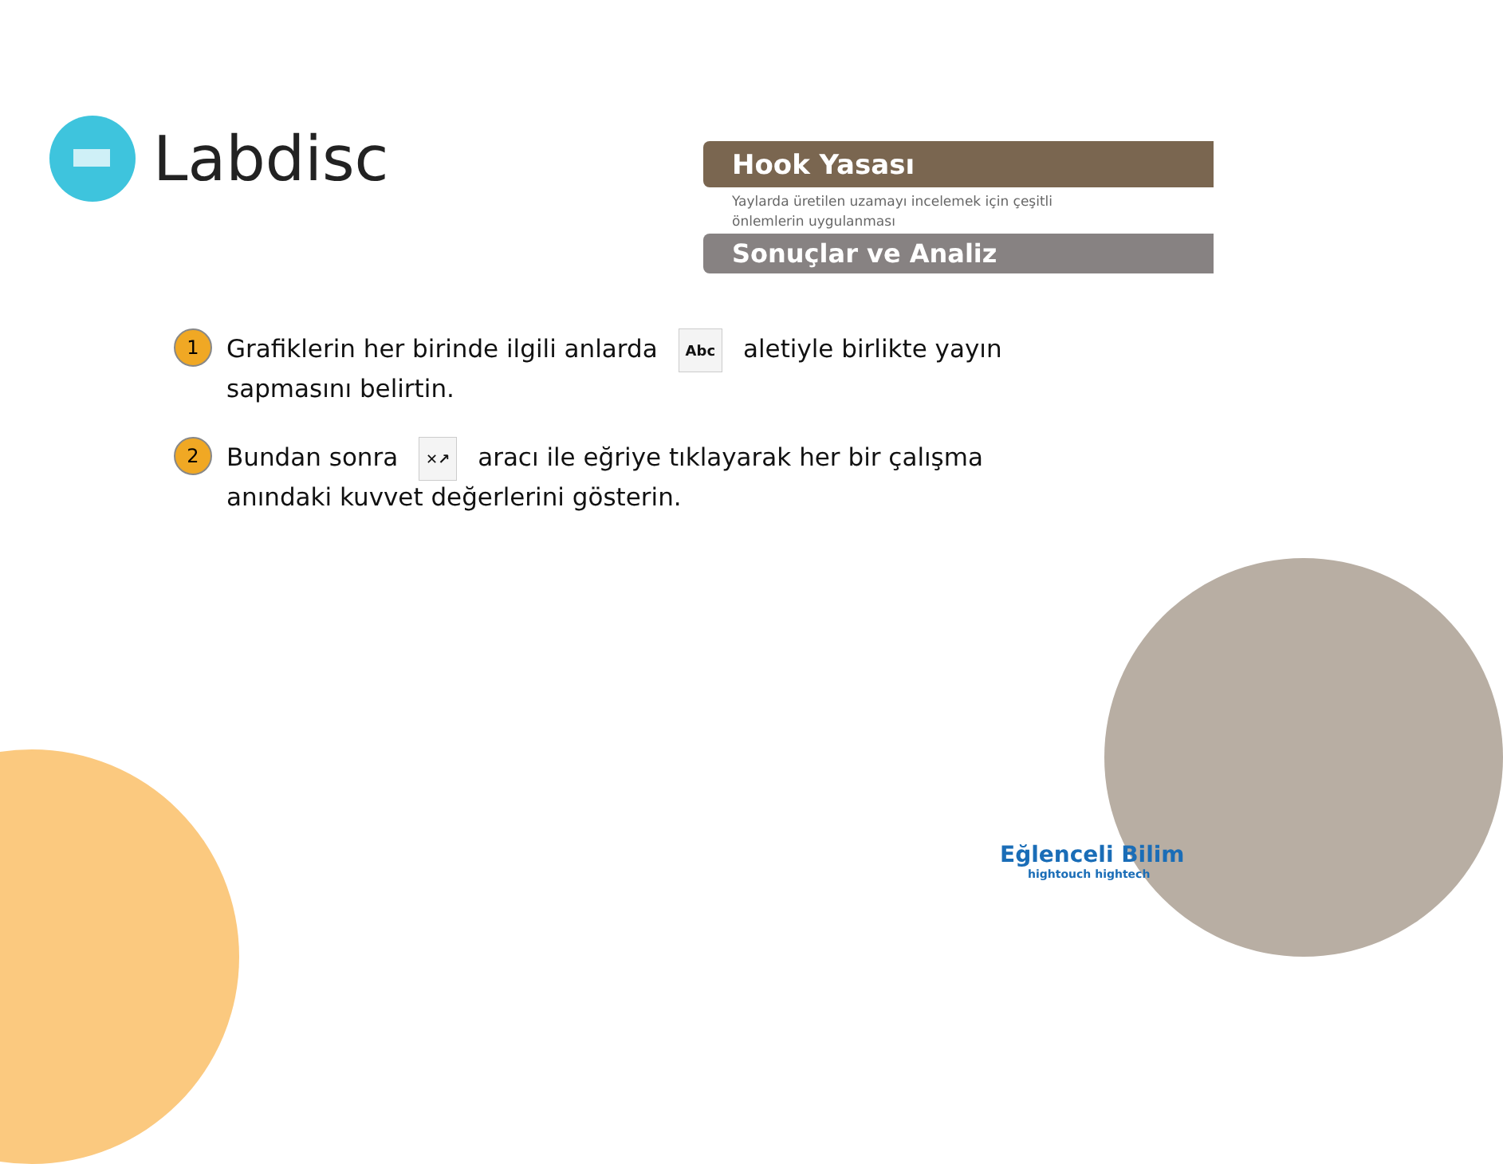Labdisc
Hook Yasası
Yaylarda üretilen uzamayı incelemek için çeşitli önlemlerin uygulanması
Sonuçlar ve Analiz
1
Grafiklerin her birinde ilgili anlarda Abc aletiyle birlikte yayın sapmasını belirtin.
2
Bundan sonra ✕↗ aracı ile eğriye tıklayarak her bir çalışma anındaki kuvvet değerlerini gösterin.
Eğlenceli Bilim
hightouch hightech